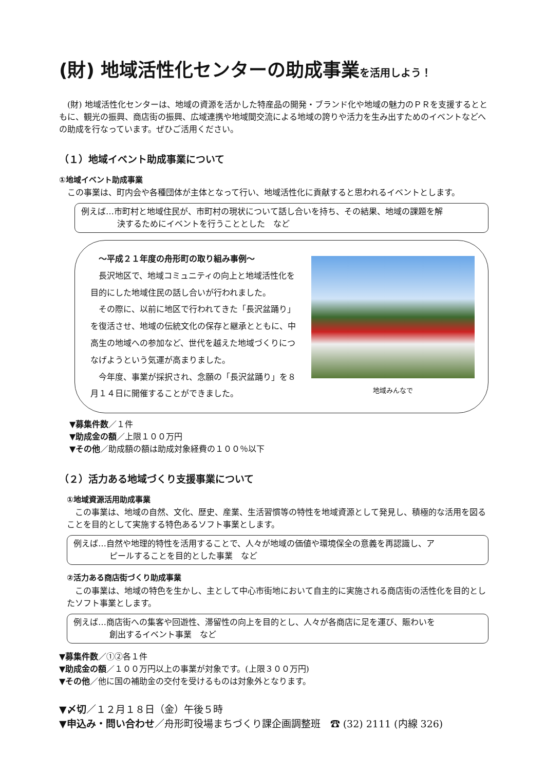(財) 地域活性化センターの助成事業を活用しよう！
　(財) 地域活性化センターは、地域の資源を活かした特産品の開発・ブランド化や地域の魅力のＰＲを支援するとともに、観光の振興、商店街の振興、広域連携や地域間交流による地域の誇りや活力を生み出すためのイベントなどへの助成を行なっています。ぜひご活用ください。
（１）地域イベント助成事業について
①地域イベント助成事業
　この事業は、町内会や各種団体が主体となって行い、地域活性化に貢献すると思われるイベントとします。
例えば…市町村と地域住民が、市町村の現状について話し合いを持ち、その結果、地域の課題を解
決するためにイベントを行うこととした　など
　～平成２１年度の舟形町の取り組み事例～
　長沢地区で、地域コミュニティの向上と地域活性化を目的にした地域住民の話し合いが行われました。
　その際に、以前に地区で行われてきた「長沢盆踊り」を復活させ、地域の伝統文化の保存と継承とともに、中高生の地域への参加など、世代を越えた地域づくりにつなげようという気運が高まりました。
　今年度、事業が採択され、念願の「長沢盆踊り」を８月１４日に開催することができました。
地域みんなで
▼募集件数／１件
▼助成金の額／上限１００万円
▼その他／助成額の額は助成対象経費の１００％以下
（２）活力ある地域づくり支援事業について
　①地域資源活用助成事業
　この事業は、地域の自然、文化、歴史、産業、生活習慣等の特性を地域資源として発見し、積極的な活用を図ることを目的として実施する特色あるソフト事業とします。
例えば…自然や地理的特性を活用することで、人々が地域の価値や環境保全の意義を再認識し、ア
ピールすることを目的とした事業　など
　②活力ある商店街づくり助成事業
　この事業は、地域の特色を生かし、主として中心市街地において自主的に実施される商店街の活性化を目的としたソフト事業とします。
例えば…商店街への集客や回遊性、滞留性の向上を目的とし、人々が各商店に足を運び、賑わいを
創出するイベント事業　など
▼募集件数／①②各１件
▼助成金の額／１００万円以上の事業が対象です。(上限３００万円)
▼その他／他に国の補助金の交付を受けるものは対象外となります。
▼〆切／１２月１８日（金）午後５時
▼申込み・問い合わせ／舟形町役場まちづくり課企画調整班　☎ (32) 2111 (内線 326)